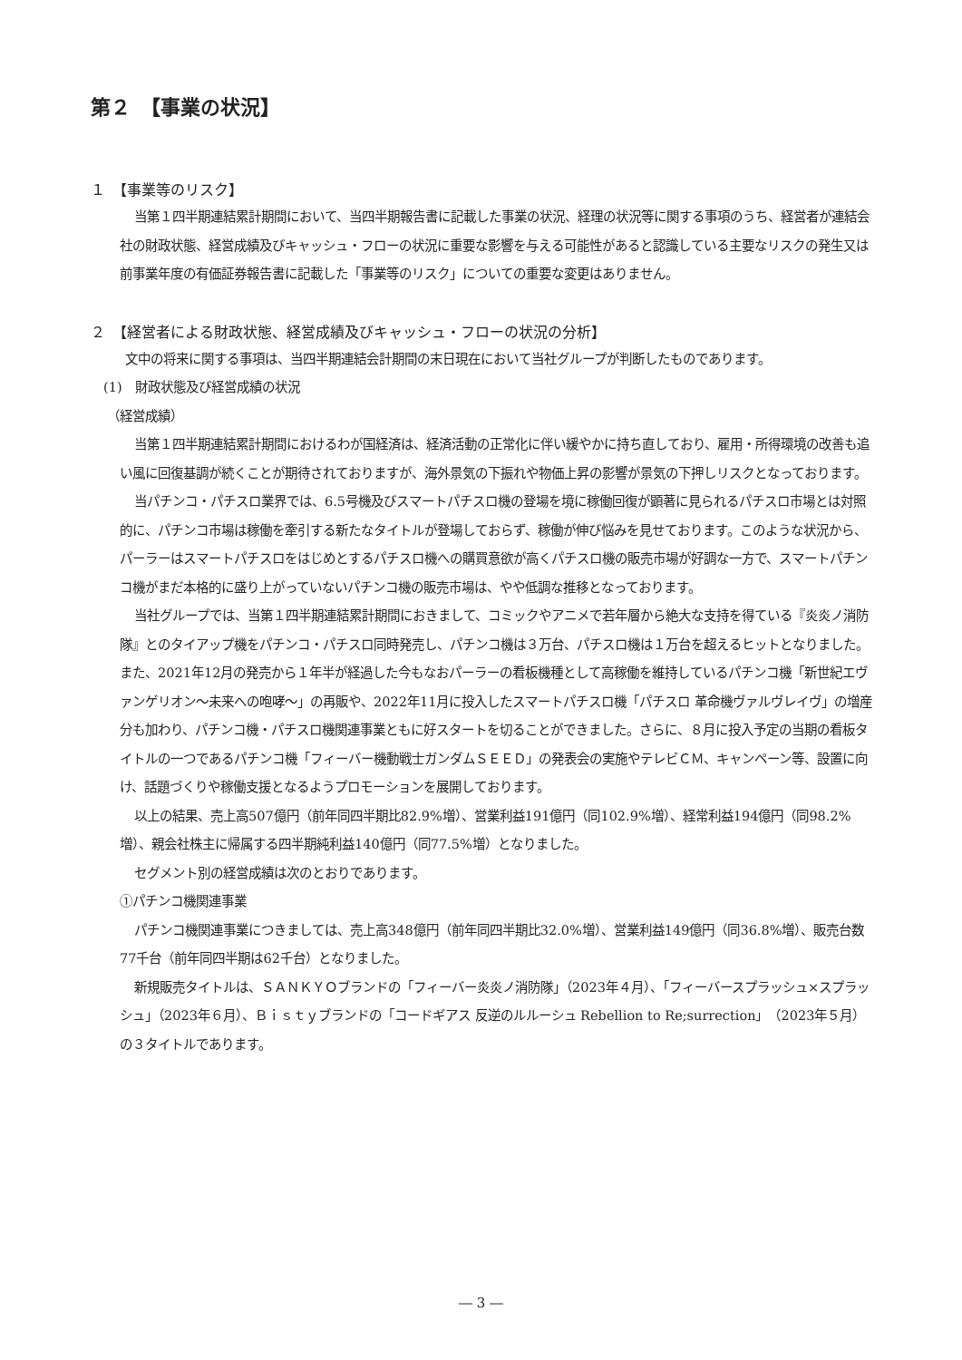第２　【事業の状況】
１　【事業等のリスク】
当第１四半期連結累計期間において、当四半期報告書に記載した事業の状況、経理の状況等に関する事項のうち、経営者が連結会社の財政状態、経営成績及びキャッシュ・フローの状況に重要な影響を与える可能性があると認識している主要なリスクの発生又は前事業年度の有価証券報告書に記載した「事業等のリスク」についての重要な変更はありません。
２　【経営者による財政状態、経営成績及びキャッシュ・フローの状況の分析】
文中の将来に関する事項は、当四半期連結会計期間の末日現在において当社グループが判断したものであります。
(1)　財政状態及び経営成績の状況
（経営成績）
当第１四半期連結累計期間におけるわが国経済は、経済活動の正常化に伴い緩やかに持ち直しており、雇用・所得環境の改善も追い風に回復基調が続くことが期待されておりますが、海外景気の下振れや物価上昇の影響が景気の下押しリスクとなっております。
当パチンコ・パチスロ業界では、6.5号機及びスマートパチスロ機の登場を境に稼働回復が顕著に見られるパチスロ市場とは対照的に、パチンコ市場は稼働を牽引する新たなタイトルが登場しておらず、稼働が伸び悩みを見せております。このような状況から、パーラーはスマートパチスロをはじめとするパチスロ機への購買意欲が高くパチスロ機の販売市場が好調な一方で、スマートパチンコ機がまだ本格的に盛り上がっていないパチンコ機の販売市場は、やや低調な推移となっております。
当社グループでは、当第１四半期連結累計期間におきまして、コミックやアニメで若年層から絶大な支持を得ている『炎炎ノ消防隊』とのタイアップ機をパチンコ・パチスロ同時発売し、パチンコ機は３万台、パチスロ機は１万台を超えるヒットとなりました。また、2021年12月の発売から１年半が経過した今もなおパーラーの看板機種として高稼働を維持しているパチンコ機「新世紀エヴァンゲリオン～未来への咆哮～」の再販や、2022年11月に投入したスマートパチスロ機「パチスロ 革命機ヴァルヴレイヴ」の増産分も加わり、パチンコ機・パチスロ機関連事業ともに好スタートを切ることができました。さらに、８月に投入予定の当期の看板タイトルの一つであるパチンコ機「フィーバー機動戦士ガンダムＳＥＥＤ」の発表会の実施やテレビＣＭ、キャンペーン等、設置に向け、話題づくりや稼働支援となるようプロモーションを展開しております。
以上の結果、売上高507億円（前年同四半期比82.9%増）、営業利益191億円（同102.9%増）、経常利益194億円（同98.2%増）、親会社株主に帰属する四半期純利益140億円（同77.5%増）となりました。
セグメント別の経営成績は次のとおりであります。
①パチンコ機関連事業
パチンコ機関連事業につきましては、売上高348億円（前年同四半期比32.0%増）、営業利益149億円（同36.8%増）、販売台数77千台（前年同四半期は62千台）となりました。
新規販売タイトルは、ＳＡＮＫＹＯブランドの「フィーバー炎炎ノ消防隊」（2023年４月）、「フィーバースプラッシュ×スプラッシュ」（2023年６月）、Ｂｉｓｔｙブランドの「コードギアス 反逆のルルーシュ Rebellion to Re;surrection」（2023年５月）の３タイトルであります。
― 3 ―